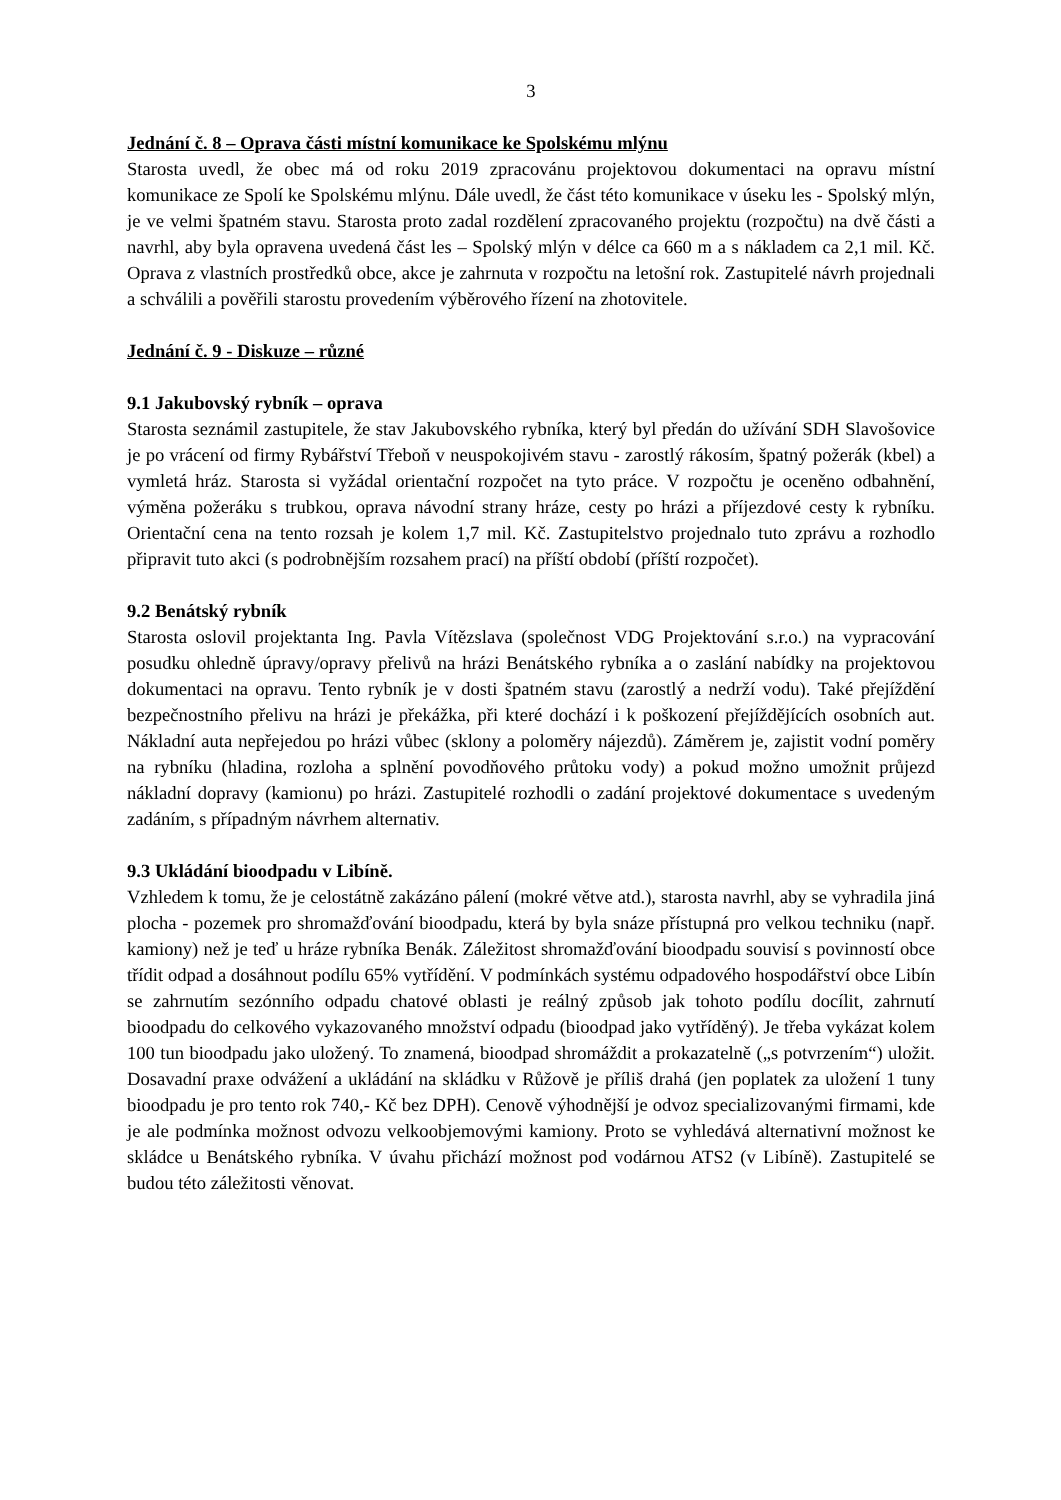3
Jednání č. 8 – Oprava části místní komunikace ke Spolskému mlýnu
Starosta uvedl, že obec má od roku 2019 zpracovánu projektovou dokumentaci na opravu místní komunikace ze Spolí ke Spolskému mlýnu. Dále uvedl, že část této komunikace v úseku les - Spolský mlýn, je ve velmi špatném stavu. Starosta proto zadal rozdělení zpracovaného projektu (rozpočtu) na dvě části a navrhl, aby byla opravena uvedená část les – Spolský mlýn v délce ca 660 m a s nákladem ca 2,1 mil. Kč. Oprava z vlastních prostředků obce, akce je zahrnuta v rozpočtu na letošní rok. Zastupitelé návrh projednali a schválili a pověřili starostu provedením výběrového řízení na zhotovitele.
Jednání č. 9 - Diskuze – různé
9.1 Jakubovský rybník – oprava
Starosta seznámil zastupitele, že stav Jakubovského rybníka, který byl předán do užívání SDH Slavošovice je po vrácení od firmy Rybářství Třeboň v neuspokojivém stavu - zarostlý rákosím, špatný požerák (kbel) a vymletá hráz. Starosta si vyžádal orientační rozpočet na tyto práce. V rozpočtu je oceněno odbahnění, výměna požeráku s trubkou, oprava návodní strany hráze, cesty po hrázi a příjezdové cesty k rybníku. Orientační cena na tento rozsah je kolem 1,7 mil. Kč. Zastupitelstvo projednalo tuto zprávu a rozhodlo připravit tuto akci (s podrobnějším rozsahem prací) na příští období (příští rozpočet).
9.2 Benátský rybník
Starosta oslovil projektanta Ing. Pavla Vítězslava (společnost VDG Projektování s.r.o.) na vypracování posudku ohledně úpravy/opravy přelivů na hrázi Benátského rybníka a o zaslání nabídky na projektovou dokumentaci na opravu. Tento rybník je v dosti špatném stavu (zarostlý a nedrží vodu). Také přejíždění bezpečnostního přelivu na hrázi je překážka, při které dochází i k poškození přejíždějících osobních aut. Nákladní auta nepřejedou po hrázi vůbec (sklony a poloměry nájezdů). Záměrem je, zajistit vodní poměry na rybníku (hladina, rozloha a splnění povodňového průtoku vody) a pokud možno umožnit průjezd nákladní dopravy (kamionu) po hrázi. Zastupitelé rozhodli o zadání projektové dokumentace s uvedeným zadáním, s případným návrhem alternativ.
9.3 Ukládání bioodpadu v Libíně.
Vzhledem k tomu, že je celostátně zakázáno pálení (mokré větve atd.), starosta navrhl, aby se vyhradila jiná plocha - pozemek pro shromažďování bioodpadu, která by byla snáze přístupná pro velkou techniku (např. kamiony) než je teď u hráze rybníka Benák. Záležitost shromažďování bioodpadu souvisí s povinností obce třídit odpad a dosáhnout podílu 65% vytřídění. V podmínkách systému odpadového hospodářství obce Libín se zahrnutím sezónního odpadu chatové oblasti je reálný způsob jak tohoto podílu docílit, zahrnutí bioodpadu do celkového vykazovaného množství odpadu (bioodpad jako vytříděný). Je třeba vykázat kolem 100 tun bioodpadu jako uložený. To znamená, bioodpad shromáždit a prokazatelně („s potvrzením“) uložit. Dosavadní praxe odvážení a ukládání na skládku v Růžově je příliš drahá (jen poplatek za uložení 1 tuny bioodpadu je pro tento rok 740,- Kč bez DPH). Cenově výhodnější je odvoz specializovanými firmami, kde je ale podmínka možnost odvozu velkoobjemovými kamiony. Proto se vyhledává alternativní možnost ke skládce u Benátského rybníka. V úvahu přichází možnost pod vodárnou ATS2 (v Libíně). Zastupitelé se budou této záležitosti věnovat.